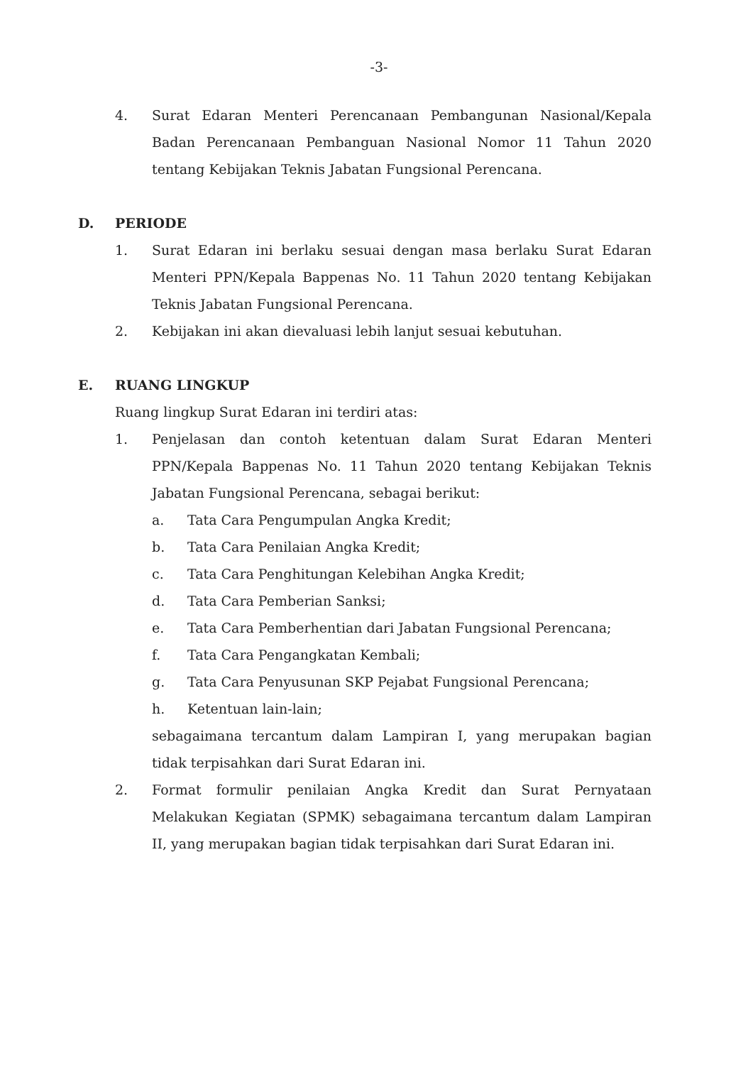-3-
4. Surat Edaran Menteri Perencanaan Pembangunan Nasional/Kepala Badan Perencanaan Pembanguan Nasional Nomor 11 Tahun 2020 tentang Kebijakan Teknis Jabatan Fungsional Perencana.
D. PERIODE
1. Surat Edaran ini berlaku sesuai dengan masa berlaku Surat Edaran Menteri PPN/Kepala Bappenas No. 11 Tahun 2020 tentang Kebijakan Teknis Jabatan Fungsional Perencana.
2. Kebijakan ini akan dievaluasi lebih lanjut sesuai kebutuhan.
E. RUANG LINGKUP
Ruang lingkup Surat Edaran ini terdiri atas:
1. Penjelasan dan contoh ketentuan dalam Surat Edaran Menteri PPN/Kepala Bappenas No. 11 Tahun 2020 tentang Kebijakan Teknis Jabatan Fungsional Perencana, sebagai berikut:
a. Tata Cara Pengumpulan Angka Kredit;
b. Tata Cara Penilaian Angka Kredit;
c. Tata Cara Penghitungan Kelebihan Angka Kredit;
d. Tata Cara Pemberian Sanksi;
e. Tata Cara Pemberhentian dari Jabatan Fungsional Perencana;
f. Tata Cara Pengangkatan Kembali;
g. Tata Cara Penyusunan SKP Pejabat Fungsional Perencana;
h. Ketentuan lain-lain;
sebagaimana tercantum dalam Lampiran I, yang merupakan bagian tidak terpisahkan dari Surat Edaran ini.
2. Format formulir penilaian Angka Kredit dan Surat Pernyataan Melakukan Kegiatan (SPMK) sebagaimana tercantum dalam Lampiran II, yang merupakan bagian tidak terpisahkan dari Surat Edaran ini.